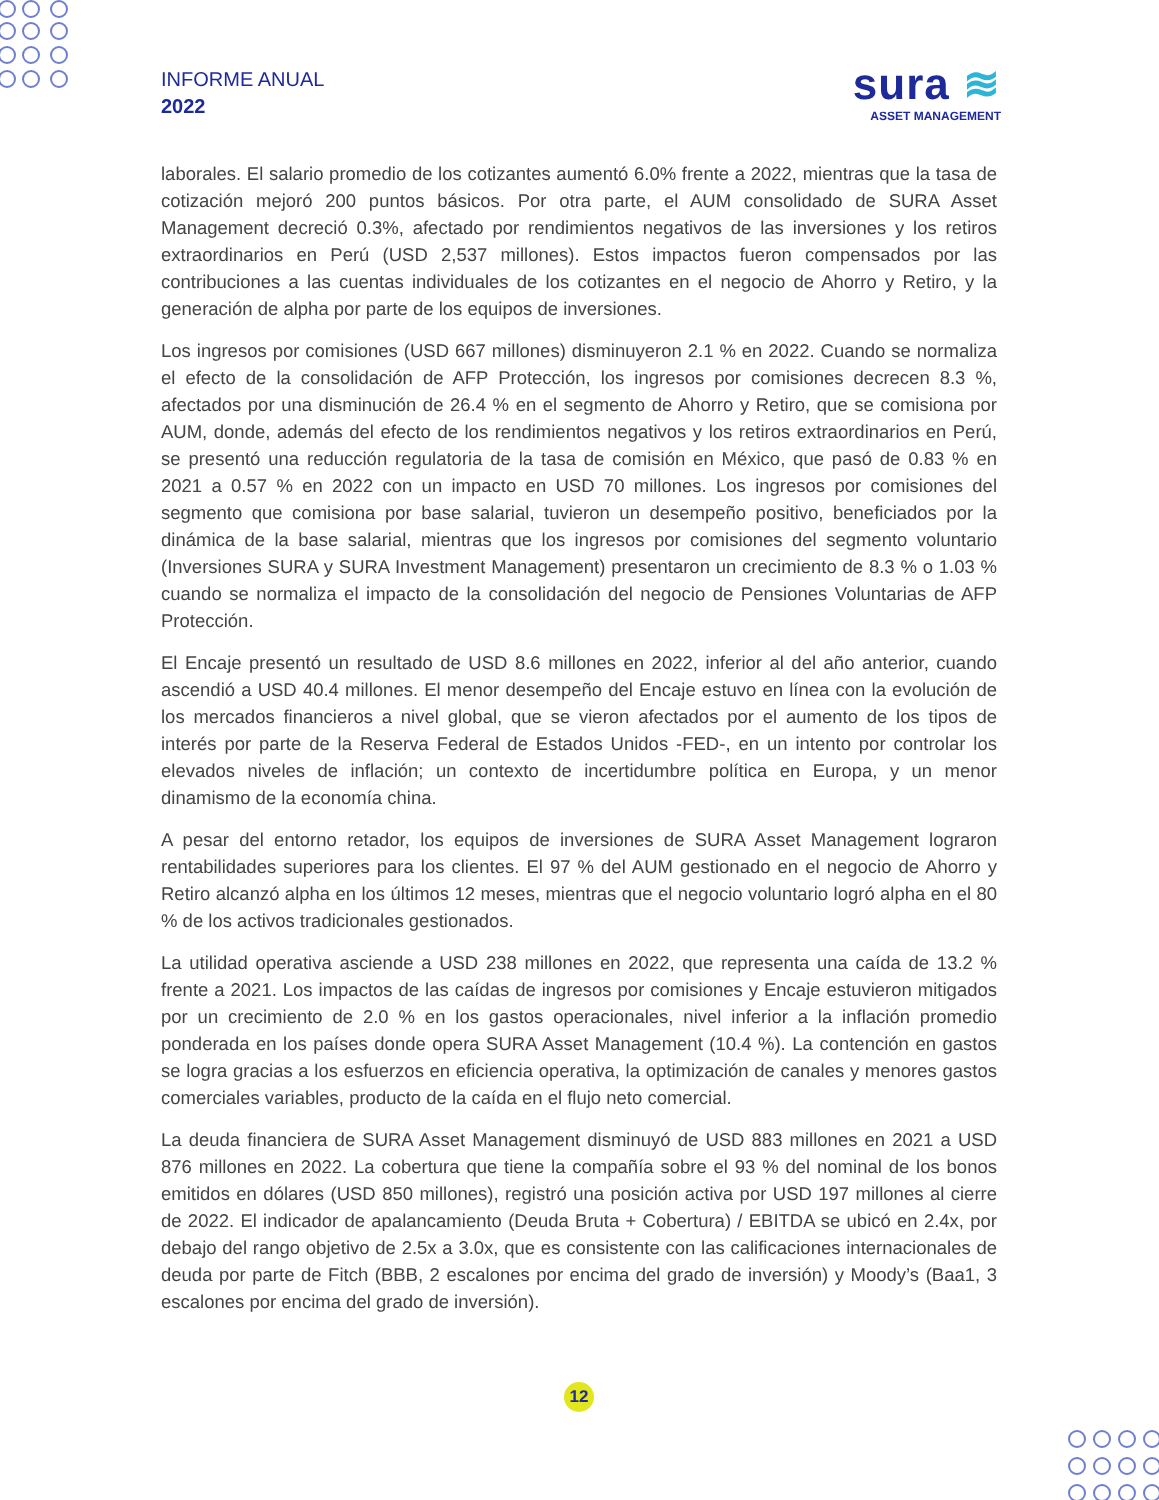INFORME ANUAL
2022
sura ≋
ASSET MANAGEMENT
laborales. El salario promedio de los cotizantes aumentó 6.0% frente a 2022, mientras que la tasa de cotización mejoró 200 puntos básicos. Por otra parte, el AUM consolidado de SURA Asset Management decreció 0.3%, afectado por rendimientos negativos de las inversiones y los retiros extraordinarios en Perú (USD 2,537 millones). Estos impactos fueron compensados por las contribuciones a las cuentas individuales de los cotizantes en el negocio de Ahorro y Retiro, y la generación de alpha por parte de los equipos de inversiones.
Los ingresos por comisiones (USD 667 millones) disminuyeron 2.1 % en 2022. Cuando se normaliza el efecto de la consolidación de AFP Protección, los ingresos por comisiones decrecen 8.3 %, afectados por una disminución de 26.4 % en el segmento de Ahorro y Retiro, que se comisiona por AUM, donde, además del efecto de los rendimientos negativos y los retiros extraordinarios en Perú, se presentó una reducción regulatoria de la tasa de comisión en México, que pasó de 0.83 % en 2021 a 0.57 % en 2022 con un impacto en USD 70 millones. Los ingresos por comisiones del segmento que comisiona por base salarial, tuvieron un desempeño positivo, beneficiados por la dinámica de la base salarial, mientras que los ingresos por comisiones del segmento voluntario (Inversiones SURA y SURA Investment Management) presentaron un crecimiento de 8.3 % o 1.03 % cuando se normaliza el impacto de la consolidación del negocio de Pensiones Voluntarias de AFP Protección.
El Encaje presentó un resultado de USD 8.6 millones en 2022, inferior al del año anterior, cuando ascendió a USD 40.4 millones. El menor desempeño del Encaje estuvo en línea con la evolución de los mercados financieros a nivel global, que se vieron afectados por el aumento de los tipos de interés por parte de la Reserva Federal de Estados Unidos -FED-, en un intento por controlar los elevados niveles de inflación; un contexto de incertidumbre política en Europa, y un menor dinamismo de la economía china.
A pesar del entorno retador, los equipos de inversiones de SURA Asset Management lograron rentabilidades superiores para los clientes. El 97 % del AUM gestionado en el negocio de Ahorro y Retiro alcanzó alpha en los últimos 12 meses, mientras que el negocio voluntario logró alpha en el 80 % de los activos tradicionales gestionados.
La utilidad operativa asciende a USD 238 millones en 2022, que representa una caída de 13.2 % frente a 2021. Los impactos de las caídas de ingresos por comisiones y Encaje estuvieron mitigados por un crecimiento de 2.0 % en los gastos operacionales, nivel inferior a la inflación promedio ponderada en los países donde opera SURA Asset Management (10.4 %). La contención en gastos se logra gracias a los esfuerzos en eficiencia operativa, la optimización de canales y menores gastos comerciales variables, producto de la caída en el flujo neto comercial.
La deuda financiera de SURA Asset Management disminuyó de USD 883 millones en 2021 a USD 876 millones en 2022. La cobertura que tiene la compañía sobre el 93 % del nominal de los bonos emitidos en dólares (USD 850 millones), registró una posición activa por USD 197 millones al cierre de 2022. El indicador de apalancamiento (Deuda Bruta + Cobertura) / EBITDA se ubicó en 2.4x, por debajo del rango objetivo de 2.5x a 3.0x, que es consistente con las calificaciones internacionales de deuda por parte de Fitch (BBB, 2 escalones por encima del grado de inversión) y Moody’s (Baa1, 3 escalones por encima del grado de inversión).
12